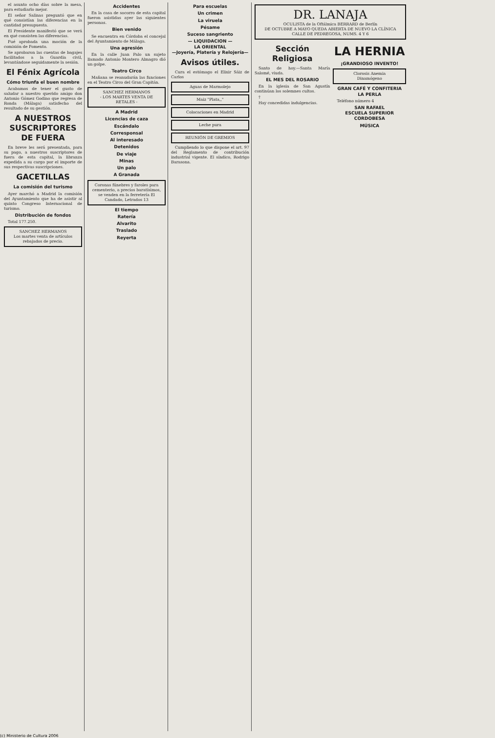el asunto ocho días sobre la mesa, para estudiarlo mejor.
El señor Salinas preguntó que en qué consistían las diferencias en la cantidad presupuesta.
El Presidente manifestó que se verá en qué consisten las diferencias.
Fué aprobada una moción de la comisión de Fomento.
Se aprobaron las cuentas de bagajes facilitados a la Guardia civil, levantándose seguidamente la sesión.
El Fénix Agrícola
Cómo triunfa el buen nombre
Acabamos de tener el gusto de saludar a nuestro querido amigo don Antonio Gómez Godino que regresa de Ronda (Málaga) satisfecho del resultado de su gestión.
A NUESTROS SUSCRIPTORES DE FUERA
En breve les será presentada, para su pago, a nuestros suscriptores de fuera de esta capital, la libranza expedida a su cargo por el importe de sus respectivas suscripciones.
GACETILLAS
La comisión del turismo
Ayer marchó a Madrid la comisión del Ayuntamiento que ha de asistir al quinto Congreso Internacional de turismo.
Distribución de fondos
Total 177.250.
SANCHEZ HERMANOS
Los martes venta de artículos rebajados de precio.
Accidentes
En la casa de socorro de esta capital fueron asistidas ayer las siguientes personas.
Bien venido
Se encuentra en Córdoba el concejal del Ayuntamiento de Málaga.
Una agresión
En la calle Juan Palo un sujeto llamado Antonio Montero Almagro dió un golpe.
Teatro Circo
Mañana se reanudarán las funciones en el Teatro Circo del Gran Capitán.
SANCHEZ HERMANOS
- LOS MARTES VENTA DE RETALES -
A Madrid
Licencias de caza
Escándalo
Corresponsal
Al interesado
Detenidos
De viaje
Minas
Un palo
A Granada
Coronas fúnebres y faroles para cementerio, a precios baratísimos, se venden en la ferretería El Candado, Letrados 13
El tiempo
Ratería
Alvarito
Traslado
Reyerta
Para escuelas
Un crimen
La viruela
Pésame
Suceso sangriento
— LIQUIDACION —
LA ORIENTAL
—Joyería, Platería y Relojería—
Avisos útiles.
Cura el estómago el Elixir Sáiz de Carlos
Aguas de Marmolejo
Maiz "Plata,,"
Colocaciones en Madrid
Leche pura
REUNIÓN DE GREMIOS
Cumpliendo lo que dispone el art. 97 del Reglamento de contribución industrial vigente. El síndico, Rodrigo Barasona.
DR. LANAJA
OCULISTA de la Oftálmica BERRARD de Berlín
DE OCTUBRE A MAYO QUEDA ABIERTA DE NUEVO LA CLÍNICA
CALLE DE PEDREGOSA, NUMS. 4 Y 6
Sección Religiosa
Santo de hoy.—Santa María Salomé, viuda.
EL MES DEL ROSARIO
En la iglesia de San Agustín continúan los solemnes cultos.
†
Hay concedidas indulgencias.
LA HERNIA
¡GRANDIOSO INVENTO!
Clorosis Anemia
Dinamógeno
GRAN CAFÉ Y CONFITERIA
LA PERLA
Teléfono número 4
SAN RAFAEL
ESCUELA SUPERIOR CORDOBESA
MÚSICA
(c) Ministerio de Cultura 2006